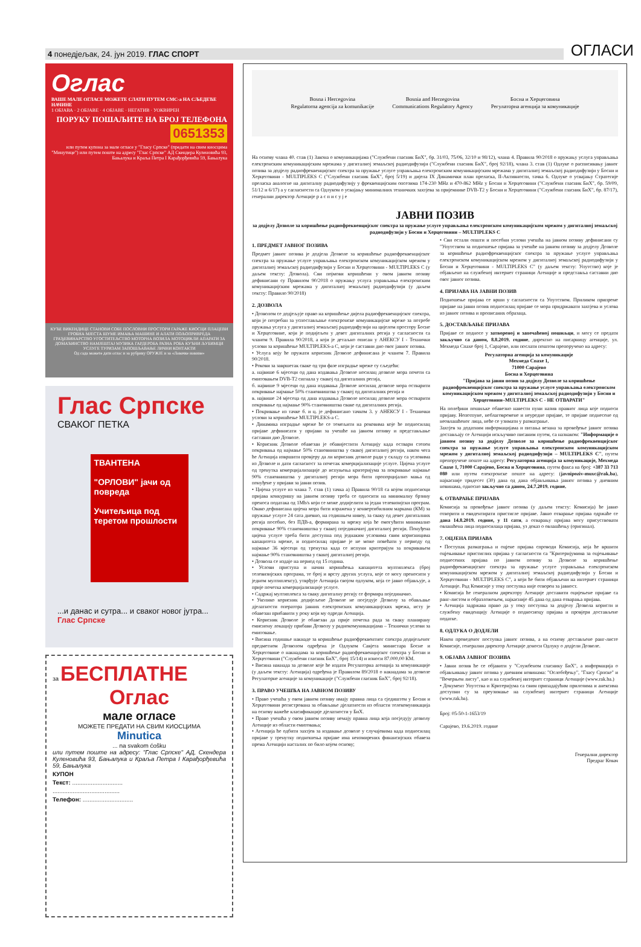4 понедјељак, 24. јун 2019. ГЛАС СПОРТ
ОГЛАСИ
Оглас
ВАШЕ МАЛЕ ОГЛАСЕ МОЖЕТЕ СЛАТИ ПУТЕМ СМС-а НА СЉЕДЕЋЕ НАЧИНЕ
1 ОБЈАВА · 2 ОБЈАВЕ · 4 ОБЈАВЕ · НЕГАТИВ · УОКВИРЕН
ПОРУКУ ПОШАЉИТЕ НА БРОЈ ТЕЛЕФОНА
0651353
или путем купона за мале огласе у "Гласу Српске" (предати на свим киосцима "Минутице") или путем поште на адресу "Глас Српске" АД Скендера Куленовића 93, Бањалука и Краља Петра I Карађорђевића 59, Бањалука
КУЋЕ ВИКЕНДИЦЕ СТАНОВИ СОБЕ ПОСЛОВНИ ПРОСТОРИ ГАРАЖЕ КИОСЦИ ПЛАЦЕВИ ГРОБНА МЈЕСТА ШУМЕ ИМАЊА МАШИНЕ И АЛАТИ ПОЉОПРИВРЕДА ГРАЂЕВИНАРСТВО УГОСТИТЕЉСТВО МОТОРНА ВОЗИЛА МОТОЦИКЛИ АПАРАТИ ЗА ДОМАЋИНСТВО НАМЈЕШТАЈ МУЗИКА ГАРДЕРОБА РАЗНА РОБА КУЋНИ ЉУБИМЦИ УСЛУГЕ ТУРИЗАМ ЗАПОШЉАВАЊЕ ЛИЧНИ КОНТАКТИ
Од сада можете дати оглас и за рубрику ОРУЖЈЕ и за «Ловачке новине»
Глас Српске
СВАКОГ ПЕТКА
ТВАНТЕНА
"ОРЛОВИ" јачи од повреда
Учитељица под теретом прошлости
...и данас и сутра... и сваког новог јутра... Глас Српске
за БЕСПЛАТНЕ
Оглас
мале огласе
МОЖЕТЕ ПРЕДАТИ НА СВИМ КИОСЦИМА
Minutica
... na svakom ćošku
или путем поште на адресу: "Глас Српске" АД, Скендера Куленовића 93, Бањалука и Краља Петра I Карађорђевића 59, Бањалука
КУПОН
Текст: ..............................
........................................
Телефон: ..............................
Bosna i Hercegovina
Regulatorna agencija za komunikacije
Bosnia and Herzegovina
Communications Regulatory Agency
Босна и Херцеговина
Регулаторна агенција за комуникације
На основу члана 40. став (1) Закона о комуникацијама ("Службени гласник БиХ", бр. 31/03, 75/06, 32/10 и 98/12), члана 4. Правила 90/2018 о пружању услуга управљања електронским комуникацијским мрежама у дигиталној земаљској радиодифузији ("Службени гласник БиХ", број 92/18), члана 3. став (1) Одлуке о расписивању јавног позива за додјелу радиофреквенцијског спектра за пружање услуге управљања електронским комуникацијским мрежама у дигиталној земаљској радиодифузији у Босни и Херцеговини - MULTIPLEKS C ("Службени гласник БиХ", број 5/19) и дијела IX Динамички план преласка, II-Активности, тачка 6. Одлуке о усвајању Стратегије преласка аналогне на дигиталну радиодифузију у фреквенцијским опсезима 174-230 MHz и 470-862 MHz у Босни и Херцеговини ("Службени гласник БиХ", бр. 59/09, 51/12 и 6/17) а у сагласности са Одлуком о усвајању минималних техничких захтјева за пријемнике DVB-T2 у Босни и Херцеговини ("Службени гласник БиХ", бр. 87/17), генерални директор Агенције р а с п и с у ј е
ЈАВНИ ПОЗИВ
за додјелу Дозволе за коришћење радиофреквенцијског спектра за пружање услуге управљања електронском комуникацијском мрежом у дигиталној земаљској радиодифузији у Босни и Херцеговини – MULTIPLEKS C
1. ПРЕДМЕТ ЈАВНОГ ПОЗИВА
Предмет јавног позива је додјела Дозволе за коришћење радиофреквенцијског спектра за пружање услуге управљања електронском комуникацијском мрежом у дигиталној земаљској радиодифузији у Босни и Херцеговини - MULTIPLEKS C (у даљем тексту: Дозвола). Сви појмови коришћени у овом јавном позиву дефинисани су Правилом 90/2018 о пружању услуга управљања електронским комуникацијским мрежама у дигиталној земаљској радиодифузији (у даљем тексту: Правило 90/2018)
2. ДОЗВОЛА
• Дозволом се додјељује право на коришћење дијела радиофреквенцијског спектра, који је потребан за успостављање електронске комуникацијске мреже за потребе пружања услуга у дигиталној земаљској радиодифузији на цијелом простору Босне и Херцеговине, који је подијељен у девет дигиталних регија у сагласности са чланом 9. Правила 90/2018, а који је детаљно описан у АНЕКСУ I - Технички услови за коришћење MULTIPLEKS-а C, који је саставни дио овог јавног позива.
• Услуга коју ће пружати корисник Дозволе дефинисана је чланом 7. Правила 90/2018.
• Рокови за завршетак сваке од три фазе изградње мреже су сљедећи:
а. највише 6 мјесеци од дана издавања Дозволе носилац дозволе мора почети са емитовањем DVB-T2 сигнала у свакој од дигиталних регија,
б. највише 9 мјесеци од дана издавања Дозволе носилац дозволе мора остварити покривање најмање 50% становништва у свакој од дигиталних регија и
в. највише 24 мјесеца од дана издавања Дозволе носилац дозволе мора остварити покривање од најмање 90% становништва сваке од дигиталних регија.
• Покривање из тачке б. и ц. је дефинисано тачком 3. у АНЕКСУ I - Технички услови за коришћење MULTIPLEKS-а C.
• Динамика изградње мреже ће се темељити на роковима које ће подносилац пријаве дефинисати у пријави за учешће на јавном позиву и представљање саставни дио Дозволе.
• Корисник Дозволе обавезан је обавијестити Агенцију када оствари степен покривања од најмање 50% становништва у свакој дигиталној регији, након чега ће Агенција извршити провјеру да ли корисник дозволе ради у складу са условима из Дозволе и дати сагласност за почетак комерцијализације услуге. Цијена услуге од тренутка комерцијализације до испуњења критеријума за покривање најмање 90% становништва у дигиталној регији мора бити пропорцијално мања од понуђене у пријави за јавни позив.
• Цијена услуге из члана 7. став (1) тачка а) Правила 90/18 са којом подносиоци пријава конкуришу на јавном позиву треба се односити на минималну брзину преноса података од 1Mb/s који се може додијелити за један телевизијски програм. Овако дефинисана цијена мора бити изражена у конвертибилним маркама (КМ) за пружање услуге 24 сата дневно, на годишњем нивоу, за сваку од девет дигиталних регија посебно, без ПДВ-а, формирана за мрежу која ће омогућити минимално покривање 90% становништва у свакој појединачној дигиталној регији. Понуђена цијена услуге треба бити доступна под једнаким условима свим корисницима капацитета мреже, и подносилац пријаве је не може повећати у периоду од најмање 36 мјесеци од тренутка када се испуни критеријум за покривањем најмање 90% становништва у свакој дигиталној регији.
• Дозвола се издаје на период од 15 година.
• Услови приступа и начин коришћења капацитета мултиплекса (број телевизијских програма, те број и врсту других услуга, које се могу преносити у једном мултиплексу), утврђује Агенција својом одлуком, која се јавно објављује, а прије почетка комерцијализације услуге.
• Садржај мултиплекса за сваку дигиталну регију се формира појединачно.
• Уколико корисник додијељене Дозволе не посједује Дозволу за обављање дјелатности оператора јавних електронских комуникацијских мрежа, исту је обавезан прибавити у року који му одреди Агенција.
• Корисник Дозволе је обавезан да прије почетка рада за сваку планирану емисиону локацију прибави Дозволу у радиокомуникацијама – Технички услови за емитовање.
• Висина годишње накнаде за коришћење радиофреквентног спектра додијељеног предметном Дозволом одређена је Одлуком Савјета министара Босне и Херцеговине о накнадама за коришћење радиофреквенцијског спектра у Босни и Херцеговини ("Службени гласник БиХ", број 15/14) и износи 87.000,00 КМ.
• Висина накнада за дозволе које ће издати Регулаторна агенција за комуникације (у даљем тексту: Агенција) одређена је Правилом 89/2018 о накнадама за дозволе Регулаторне агенције за комуникације ("Службени гласник БиХ", број 92/18).
3. ПРАВО УЧЕШЋА НА ЈАВНОМ ПОЗИВУ
• Право учешћа у овом јавном позиву имају правна лица са сједиштем у Босни и Херцеговини регистрована за обављање дјелатности из области телекомуникација на основу важеће класификације дјелатности у БиХ.
• Право учешћа у овом јавном позиву немају правна лица која посједују дозволу Агенције из области емитовања;
• Агенција ће одбити захтјев за издавање дозволе у случајевима када подносилац пријаве у тренутку подношења пријаве има неизмирених финансијских обавеза према Агенцији насталих по било којем основу;
• Сви остали општи и посебни услови учешћа на јавном позиву дефинисани су "Упутством за подношење пријава за учешће на јавном позиву за додјелу Дозволе за коришћење радиофреквенцијског спектра за пружање услуге управљања електронском комуникацијском мрежом у дигиталној земаљској радиодифузији у Босни и Херцеговини - MULTIPLEKS C" (у даљем тексту: Упутство) које је објављено на службеној интернет страници Агенције и представља саставни дио овог јавног позива.
4. ПРИЈАВА НА ЈАВНИ ПОЗИВ
Подношење пријава се врши у сагласности са Упутством. Приликом припреме пријаве на јавни позив подносилац пријаве се мора придржавати захтјева и услова из јавног позива и прописаних образаца.
5. ДОСТАВЉАЊЕ ПРИЈАВА
Пријаве се подносе у затвореној и запечаћеној пошиљци, и могу се предати закључно са даном, 8.8.2019. године, директно на писарницу агенције, ул. Мехмеда Спахе број 1, Сарајево, или послати поштом препоручено на адресу:
Регулаторна агенција за комуникације
Мехмеда Спахе 1,
71000 Сарајево
Босна и Херцеговина
"Пријава за јавни позив за додјелу Дозволе за коришћење радиофреквенцијског спектра за пружање услуге управљања електронском комуникацијском мрежом у дигиталној земаљској радиодифузији у Босни и Херцеговини–MULTIPLEKS C - НЕ ОТВАРАТИ"
На полеђини пошиљке обавезно навести пуни назив правног лица које подноси пријаву. Непотпуне, неблаговремене и неуредне пријаве, те пријаве поднесене од неовлашћеног лица, неће се узимати у разматрање.
Захтјев за додатним информацијама и питања везана за провођење јавног позива достављају се Агенцији искључиво писаним путем, са назнаком: "Информације о јавном позиву за додјелу Дозволе за коришћење радиофреквенцијског спектра за пружање услуге управљања електронском комуникацијском мрежом у дигиталној земаљској радиодифузији – MULTIPLEKS C", путем препоручене поште на адресу: Регулаторна агенција за комуникације, Мехмеда Спахе 1, 71000 Сарајево, Босна и Херцеговина, путем факса на број: +387 33 713 080 или путем електронске поште на адресу: (javnipoziv-muxc@rak.ba), најкасније тридесет (30) дана од дана објављивања јавног позива у дневним новинама, односно закључно са даном, 24.7.2019. године.
6. ОТВАРАЊЕ ПРИЈАВА
Комисија за провођење јавног позива (у даљем тексту: Комисија) ће јавно отворити и евидентирати пристигле пријаве. Јавно отварање пријава одржаће се дана 14.8.2019. године, у 11 сати, а отварању пријава могу присуствовати овлашћена лица подносилаца пријава, уз доказ о овлашћењу (оригинал).
7. ОЦЈЕНА ПРИЈАВА
• Поступак разматрања и оцјене пријава спроводи Комисија, која ће вршити оцјењивање пристиглих пријава у сагласности са "Критеријумима за оцјењивање поднесених пријава по јавном позиву за Дозволе за коришћење радиофреквенцијског спектра за пружање услуге управљања електронском комуникацијском мрежом у дигиталној земаљској радиодифузији у Босни и Херцеговини - MULTIPLEKS C", а који ће бити објављени на интернет страници Агенције. Рад Комисије у току поступка није отворен за јавност.
• Комисија ће генералном директору Агенције доставити оцијењене пријаве са ранг-листом и образложењем, најкасније 45 дана од дана отварања пријава.
• Агенција задржава право да у току поступка за додјелу Дозвола користи и службену евиденцију Агенције о подносиоцу пријава и провјери достављене податке.
8. ОДЛУКА О ДОДЈЕЛИ
Након проведеног поступка јавног позива, а на основу достављене ранг-листе Комисије, генерални директор Агенције доноси Одлуку о додјели Дозволе.
9. ОБЈАВА ЈАВНОГ ПОЗИВА
• Јавни позив ће се објавити у "Службеном гласнику БиХ", а информација о објављивању јавног позива у дневним новинама: "Ослобођењу", "Гласу Српске" и "Вечерњем листу", као и на службеној интернет страници Агенције (www.rak.ba.)
• Документ Упутства и Критеријума са свим припадајућим прилозима и анексима доступни су за преузимање на службеној интернет страници Агенције (www.rak.ba).
Број: 05-50-1-1653/19
Сарајево, 19.6.2019. године
Генерални директор
Предраг Ковач